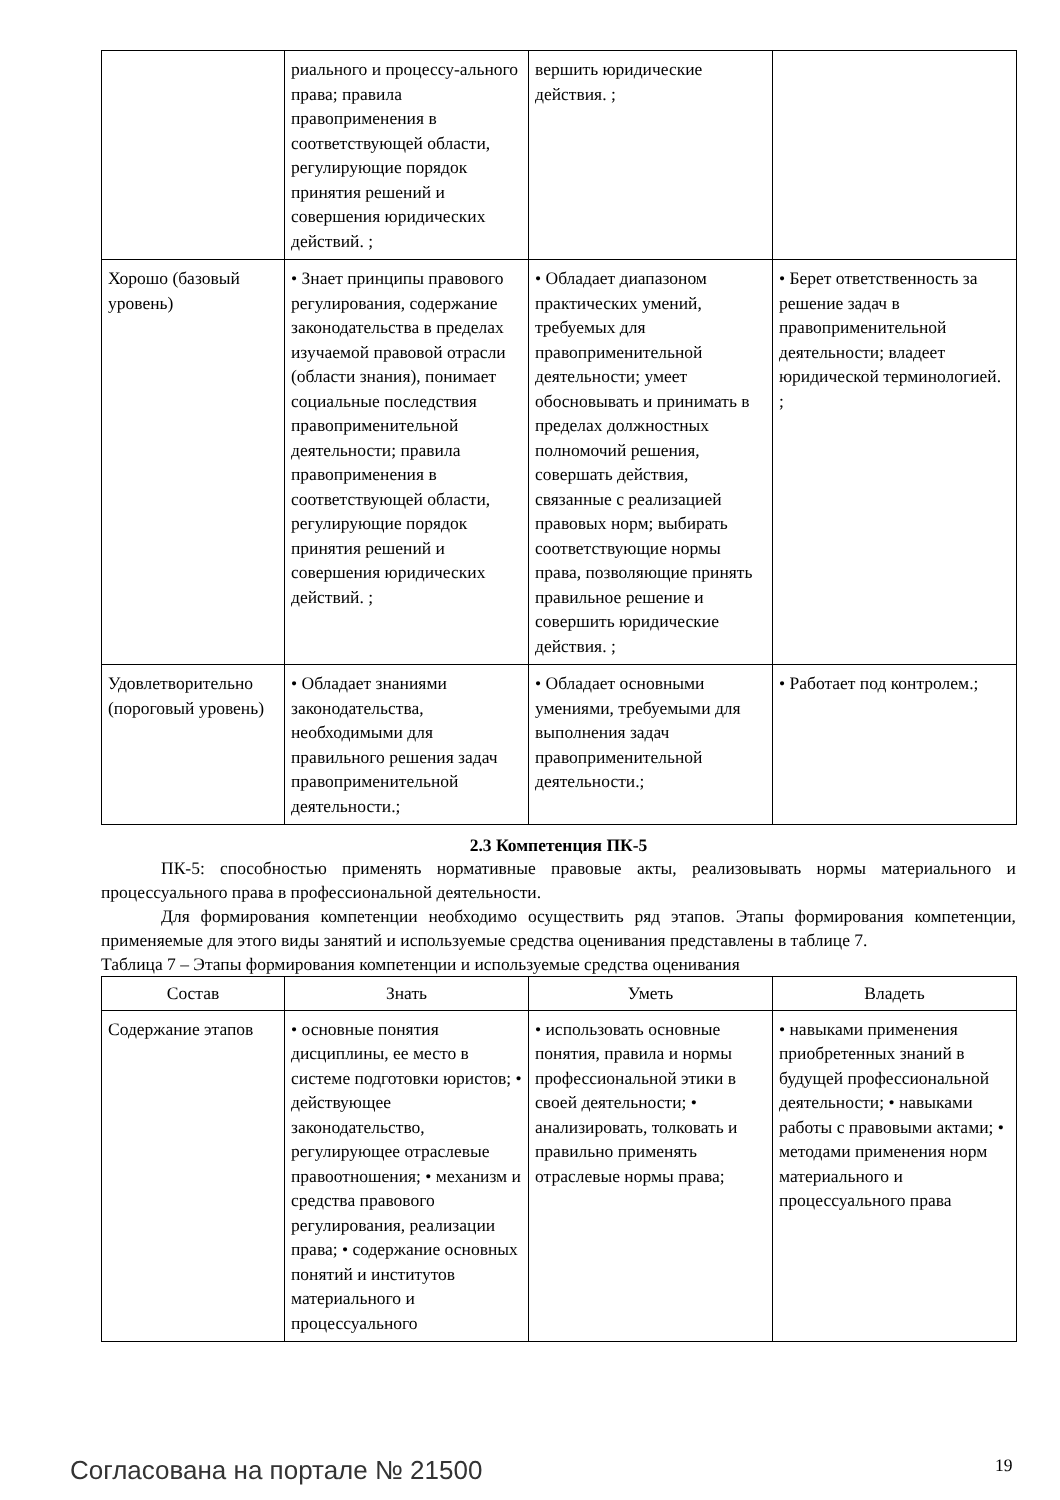| | риального и процессу-альнoго права; правила правоприменения в соответствующей области, регулирующие порядок принятия решений и совершения юридических действий. ; | вершить юридические действия. ; | |
| Хорошо (базовый уровень) | • Знает принципы правового регулирования, содержание законодательства в пределах изучаемой правовой отрасли (области знания), понимает социальные последствия правоприменительной деятельности; правила правоприменения в соответствующей области, регулирующие порядок принятия решений и совершения юридических действий. ; | • Обладает диапазоном практических умений, требуемых для правоприменительной деятельности; умеет обосновывать и принимать в пределах должностных полномочий решения, совершать действия, связанные с реализацией правовых норм; выбирать соответствующие нормы права, позволяющие принять правильное решение и совершить юридические действия. ; | • Берет ответственность за решение задач в правоприменительной деятельности; владеет юридической терминологией. ; |
| Удовлетворительно (пороговый уровень) | • Обладает знаниями законодательства, необходимыми для правильного решения задач правоприменительной деятельности.; | • Обладает основными умениями, требуемыми для выполнения задач правоприменительной деятельности.; | • Работает под контролем.; |
2.3 Компетенция ПК-5
ПК-5: способностью применять нормативные правовые акты, реализовывать нормы материального и процессуального права в профессиональной деятельности.
Для формирования компетенции необходимо осуществить ряд этапов. Этапы формирования компетенции, применяемые для этого виды занятий и используемые средства оценивания представлены в таблице 7.
Таблица 7 – Этапы формирования компетенции и используемые средства оценивания
| Состав | Знать | Уметь | Владеть |
| --- | --- | --- | --- |
| Содержание этапов | • основные понятия дисциплины, ее место в системе подготовки юристов; • действующее законодательство, регулирующее отраслевые правоотношения; • механизм и средства правового регулирования, реализации права; • содержание основных понятий и институтов материального и процессуального | • использовать основные понятия, правила и нормы профессиональной этики в своей деятельности; • анализировать, толковать и правильно применять отраслевые нормы права; | • навыками применения приобретенных знаний в будущей профессиональной деятельности; • навыками работы с правовыми актами; • методами применения норм материального и процессуального права |
Согласована на портале № 21500 19